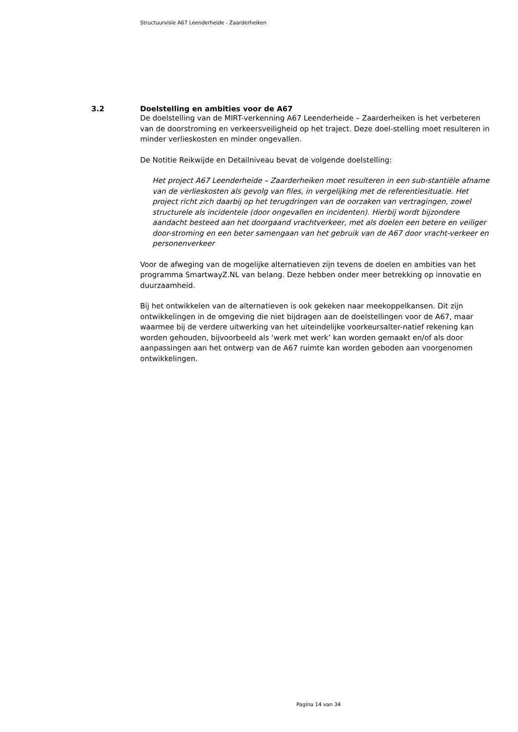Structuurvisie A67 Leenderheide - Zaarderheiken
3.2 Doelstelling en ambities voor de A67
De doelstelling van de MIRT-verkenning A67 Leenderheide – Zaarderheiken is het verbeteren van de doorstroming en verkeersveiligheid op het traject. Deze doel-stelling moet resulteren in minder verlieskosten en minder ongevallen.
De Notitie Reikwijde en Detailniveau bevat de volgende doelstelling:
Het project A67 Leenderheide – Zaarderheiken moet resulteren in een sub-stantiële afname van de verlieskosten als gevolg van files, in vergelijking met de referentiesituatie. Het project richt zich daarbij op het terugdringen van de oorzaken van vertragingen, zowel structurele als incidentele (door ongevallen en incidenten). Hierbij wordt bijzondere aandacht besteed aan het doorgaand vrachtverkeer, met als doelen een betere en veiliger door-stroming en een beter samengaan van het gebruik van de A67 door vracht-verkeer en personenverkeer
Voor de afweging van de mogelijke alternatieven zijn tevens de doelen en ambities van het programma SmartwayZ.NL van belang. Deze hebben onder meer betrekking op innovatie en duurzaamheid.
Bij het ontwikkelen van de alternatieven is ook gekeken naar meekoppelkansen. Dit zijn ontwikkelingen in de omgeving die niet bijdragen aan de doelstellingen voor de A67, maar waarmee bij de verdere uitwerking van het uiteindelijke voorkeursalter-natief rekening kan worden gehouden, bijvoorbeeld als ‘werk met werk’ kan worden gemaakt en/of als door aanpassingen aan het ontwerp van de A67 ruimte kan worden geboden aan voorgenomen ontwikkelingen.
Pagina 14 van 34